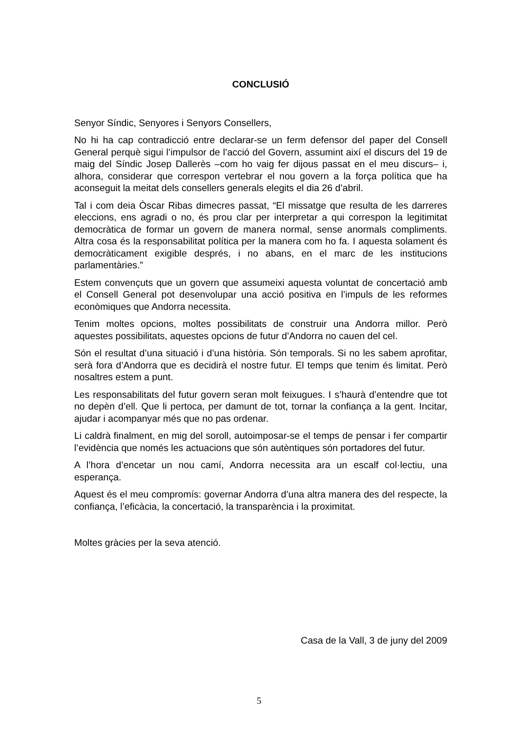CONCLUSIÓ
Senyor Síndic, Senyores i Senyors Consellers,
No hi ha cap contradicció entre declarar-se un ferm defensor del paper del Consell General perquè sigui l’impulsor de l’acció del Govern, assumint així el discurs del 19 de maig del Síndic Josep Dallerès –com ho vaig fer dijous passat en el meu discurs– i, alhora, considerar que correspon vertebrar el nou govern a la força política que ha aconseguit la meitat dels consellers generals elegits el dia 26 d’abril.
Tal i com deia Òscar Ribas dimecres passat, “El missatge que resulta de les darreres eleccions, ens agradi o no, és prou clar per interpretar a qui correspon la legitimitat democràtica de formar un govern de manera normal, sense anormals compliments. Altra cosa és la responsabilitat política per la manera com ho fa. I aquesta solament és democràticament exigible després, i no abans, en el marc de les institucions parlamentàries.”
Estem convençuts que un govern que assumeixi aquesta voluntat de concertació amb el Consell General pot desenvolupar una acció positiva en l’impuls de les reformes econòmiques que Andorra necessita.
Tenim moltes opcions, moltes possibilitats de construir una Andorra millor. Però aquestes possibilitats, aquestes opcions de futur d’Andorra no cauen del cel.
Són el resultat d’una situació i d’una història. Són temporals. Si no les sabem aprofitar, serà fora d’Andorra que es decidirà el nostre futur. El temps que tenim és limitat. Però nosaltres estem a punt.
Les responsabilitats del futur govern seran molt feixugues. I s’haurà d’entendre que tot no depèn d’ell. Que li pertoca, per damunt de tot, tornar la confiança a la gent. Incitar, ajudar i acompanyar més que no pas ordenar.
Li caldrà finalment, en mig del soroll, autoimposar-se el temps de pensar i fer compartir l’evidència que només les actuacions que són autèntiques són portadores del futur.
A l’hora d’encetar un nou camí, Andorra necessita ara un escalf col·lectiu, una esperança.
Aquest és el meu compromís: governar Andorra d’una altra manera des del respecte, la confiança, l’eficàcia, la concertació, la transparència i la proximitat.
Moltes gràcies per la seva atenció.
Casa de la Vall, 3 de juny del 2009
5